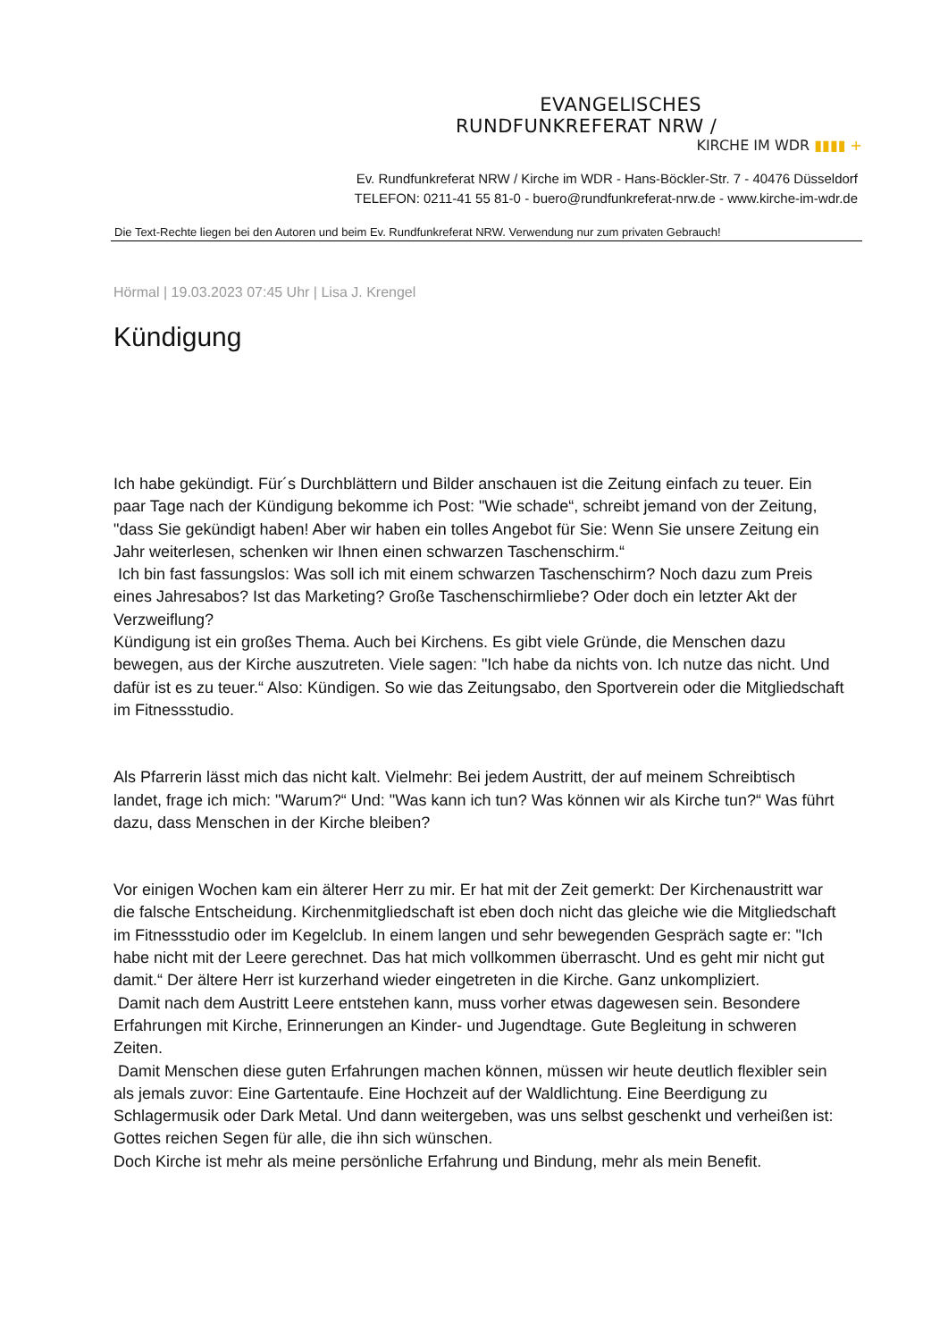EVANGELISCHES
RUNDFUNKREFERAT NRW /
KIRCHE IM WDR ▮▮▮▮ +
Ev. Rundfunkreferat NRW / Kirche im WDR - Hans-Böckler-Str. 7 - 40476 Düsseldorf
TELEFON: 0211-41 55 81-0 - buero@rundfunkreferat-nrw.de - www.kirche-im-wdr.de
Die Text-Rechte liegen bei den Autoren und beim Ev. Rundfunkreferat NRW. Verwendung nur zum privaten Gebrauch!
Hörmal | 19.03.2023 07:45 Uhr | Lisa J. Krengel
Kündigung
Ich habe gekündigt. Für´s Durchblättern und Bilder anschauen ist die Zeitung einfach zu teuer. Ein paar Tage nach der Kündigung bekomme ich Post: "Wie schade“, schreibt jemand von der Zeitung, "dass Sie gekündigt haben! Aber wir haben ein tolles Angebot für Sie: Wenn Sie unsere Zeitung ein Jahr weiterlesen, schenken wir Ihnen einen schwarzen Taschenschirm.“
Ich bin fast fassungslos: Was soll ich mit einem schwarzen Taschenschirm? Noch dazu zum Preis eines Jahresabos? Ist das Marketing? Große Taschenschirmliebe? Oder doch ein letzter Akt der Verzweiflung?
Kündigung ist ein großes Thema. Auch bei Kirchens. Es gibt viele Gründe, die Menschen dazu bewegen, aus der Kirche auszutreten. Viele sagen: "Ich habe da nichts von. Ich nutze das nicht. Und dafür ist es zu teuer.“ Also: Kündigen. So wie das Zeitungsabo, den Sportverein oder die Mitgliedschaft im Fitnessstudio.
Als Pfarrerin lässt mich das nicht kalt. Vielmehr: Bei jedem Austritt, der auf meinem Schreibtisch landet, frage ich mich: "Warum?“ Und: "Was kann ich tun? Was können wir als Kirche tun?“ Was führt dazu, dass Menschen in der Kirche bleiben?
Vor einigen Wochen kam ein älterer Herr zu mir. Er hat mit der Zeit gemerkt: Der Kirchenaustritt war die falsche Entscheidung. Kirchenmitgliedschaft ist eben doch nicht das gleiche wie die Mitgliedschaft im Fitnessstudio oder im Kegelclub. In einem langen und sehr bewegenden Gespräch sagte er: "Ich habe nicht mit der Leere gerechnet. Das hat mich vollkommen überrascht. Und es geht mir nicht gut damit.“ Der ältere Herr ist kurzerhand wieder eingetreten in die Kirche. Ganz unkompliziert.
Damit nach dem Austritt Leere entstehen kann, muss vorher etwas dagewesen sein. Besondere Erfahrungen mit Kirche, Erinnerungen an Kinder- und Jugendtage. Gute Begleitung in schweren Zeiten.
Damit Menschen diese guten Erfahrungen machen können, müssen wir heute deutlich flexibler sein als jemals zuvor: Eine Gartentaufe. Eine Hochzeit auf der Waldlichtung. Eine Beerdigung zu Schlagermusik oder Dark Metal. Und dann weitergeben, was uns selbst geschenkt und verheißen ist: Gottes reichen Segen für alle, die ihn sich wünschen.
Doch Kirche ist mehr als meine persönliche Erfahrung und Bindung, mehr als mein Benefit.